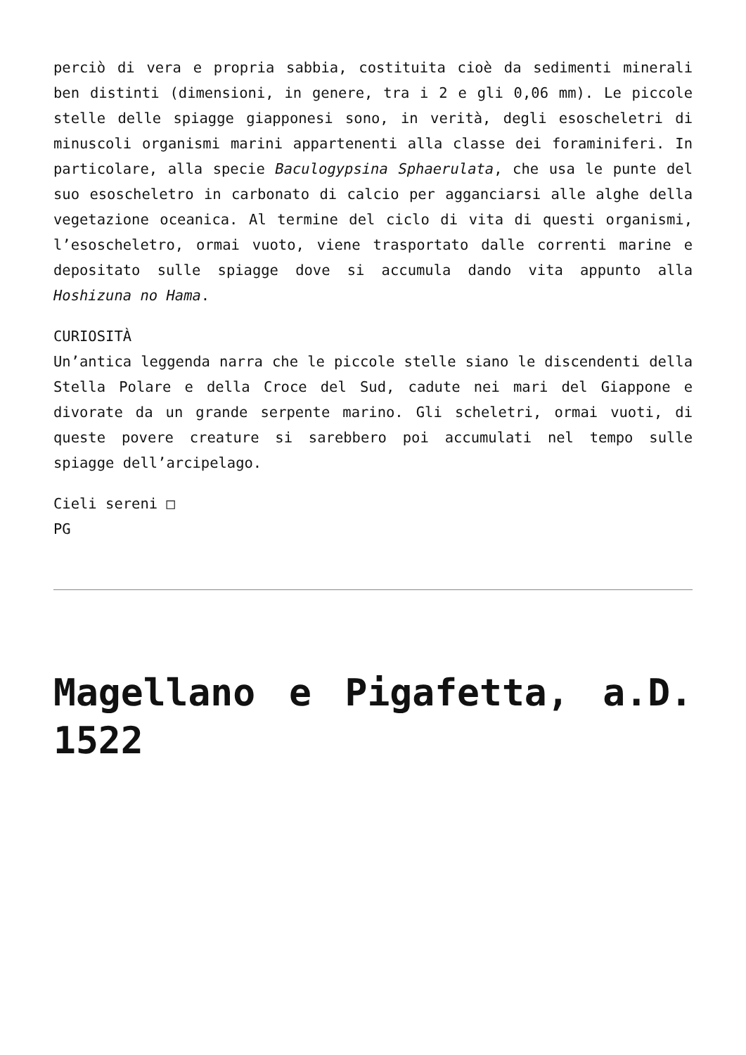perciò di vera e propria sabbia, costituita cioè da sedimenti minerali ben distinti (dimensioni, in genere, tra i 2 e gli 0,06 mm). Le piccole stelle delle spiagge giapponesi sono, in verità, degli esoscheletri di minuscoli organismi marini appartenenti alla classe dei foraminiferi. In particolare, alla specie Baculogypsina Sphaerulata, che usa le punte del suo esoscheletro in carbonato di calcio per agganciarsi alle alghe della vegetazione oceanica. Al termine del ciclo di vita di questi organismi, l’esoscheletro, ormai vuoto, viene trasportato dalle correnti marine e depositato sulle spiagge dove si accumula dando vita appunto alla Hoshizuna no Hama.
CURIOSITÀ
Un’antica leggenda narra che le piccole stelle siano le discendenti della Stella Polare e della Croce del Sud, cadute nei mari del Giappone e divorate da un grande serpente marino. Gli scheletri, ormai vuoti, di queste povere creature si sarebbero poi accumulati nel tempo sulle spiagge dell’arcipelago.
Cieli sereni □
PG
Magellano e Pigafetta, a.D. 1522